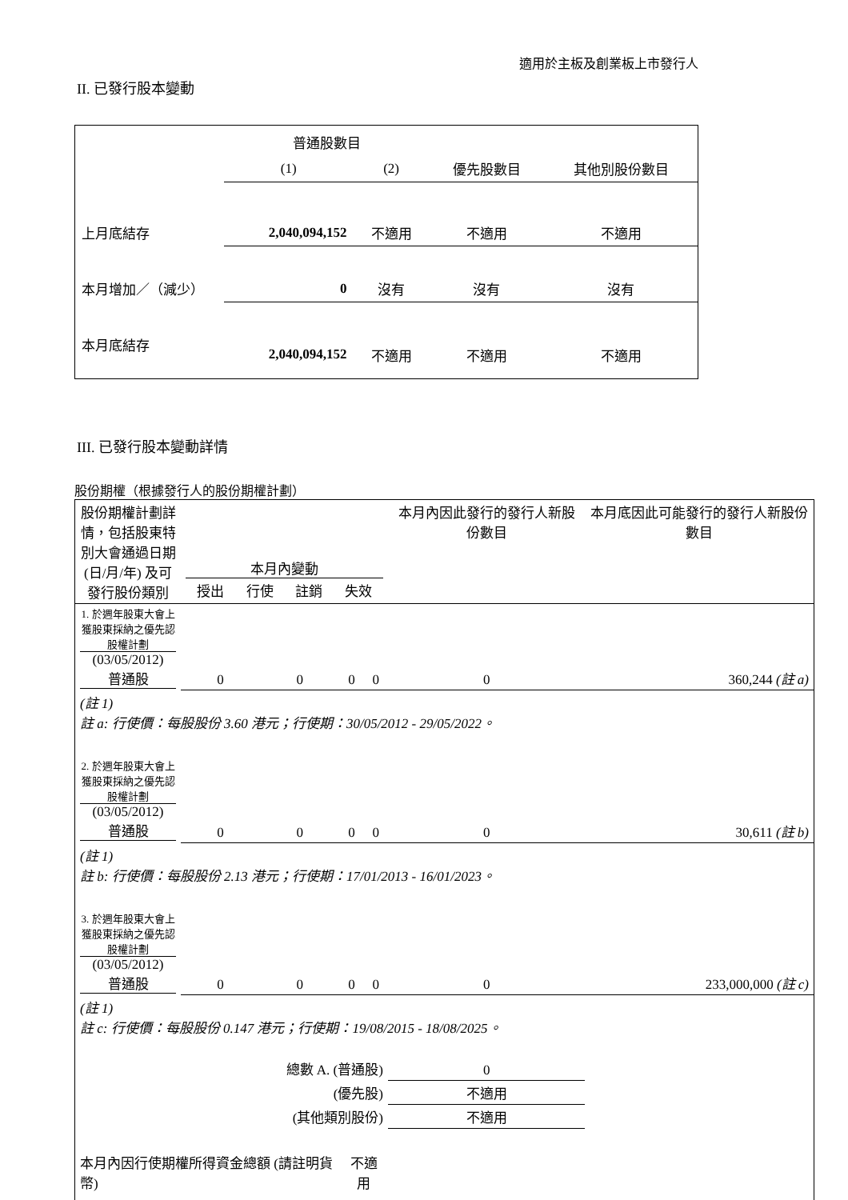適用於主板及創業板上市發行人
II. 已發行股本變動
| | 普通股數目 | | | |
| | (1) | (2) | 優先股數目 | 其他別股份數目 |
| 上月底結存 | 2,040,094,152 | 不適用 | 不適用 | 不適用 |
| 本月增加／（減少） | 0 | 沒有 | 沒有 | 沒有 |
| 本月底結存 | 2,040,094,152 | 不適用 | 不適用 | 不適用 |
III. 已發行股本變動詳情
股份期權（根據發行人的股份期權計劃）
| 股份期權計劃詳情，包括股東特別大會通過日期 (日/月/年) 及可發行股份類別 | 本月內變動 / 授出 / 行使 / 註銷 / 失效 / | | | | 本月內因此發行的發行人新股份數目 | 本月底因此可能發行的發行人新股份數目 |
| 1. 於週年股東大會上獲股東採納之優先認股權計劃 (03/05/2012) 普通股 | 0 | 0 | 0 | 0 | 0 | 360,244 (註 a) |
| (註 1) 註 a: 行使價：每股股份 3.60 港元；行使期：30/05/2012 - 29/05/2022。 | | | | | | |
| 2. 於週年股東大會上獲股東採納之優先認股權計劃 (03/05/2012) 普通股 | 0 | 0 | 0 | 0 | 0 | 30,611 (註 b) |
| (註 1) 註 b: 行使價：每股股份 2.13 港元；行使期：17/01/2013 - 16/01/2023。 | | | | | | |
| 3. 於週年股東大會上獲股東採納之優先認股權計劃 (03/05/2012) 普通股 | 0 | 0 | 0 | 0 | 0 | 233,000,000 (註 c) |
| (註 1) 註 c: 行使價：每股股份 0.147 港元；行使期：19/08/2015 - 18/08/2025。 | | | | | | |
| 總數 A. (普通股) | | | | | 0 | |
| (優先股) | | | | | 不適用 | |
| (其他類別股份) | | | | | 不適用 | |
| 本月內因行使期權所得資金總額 (請註明貨幣) | | | 不適用 | | | |